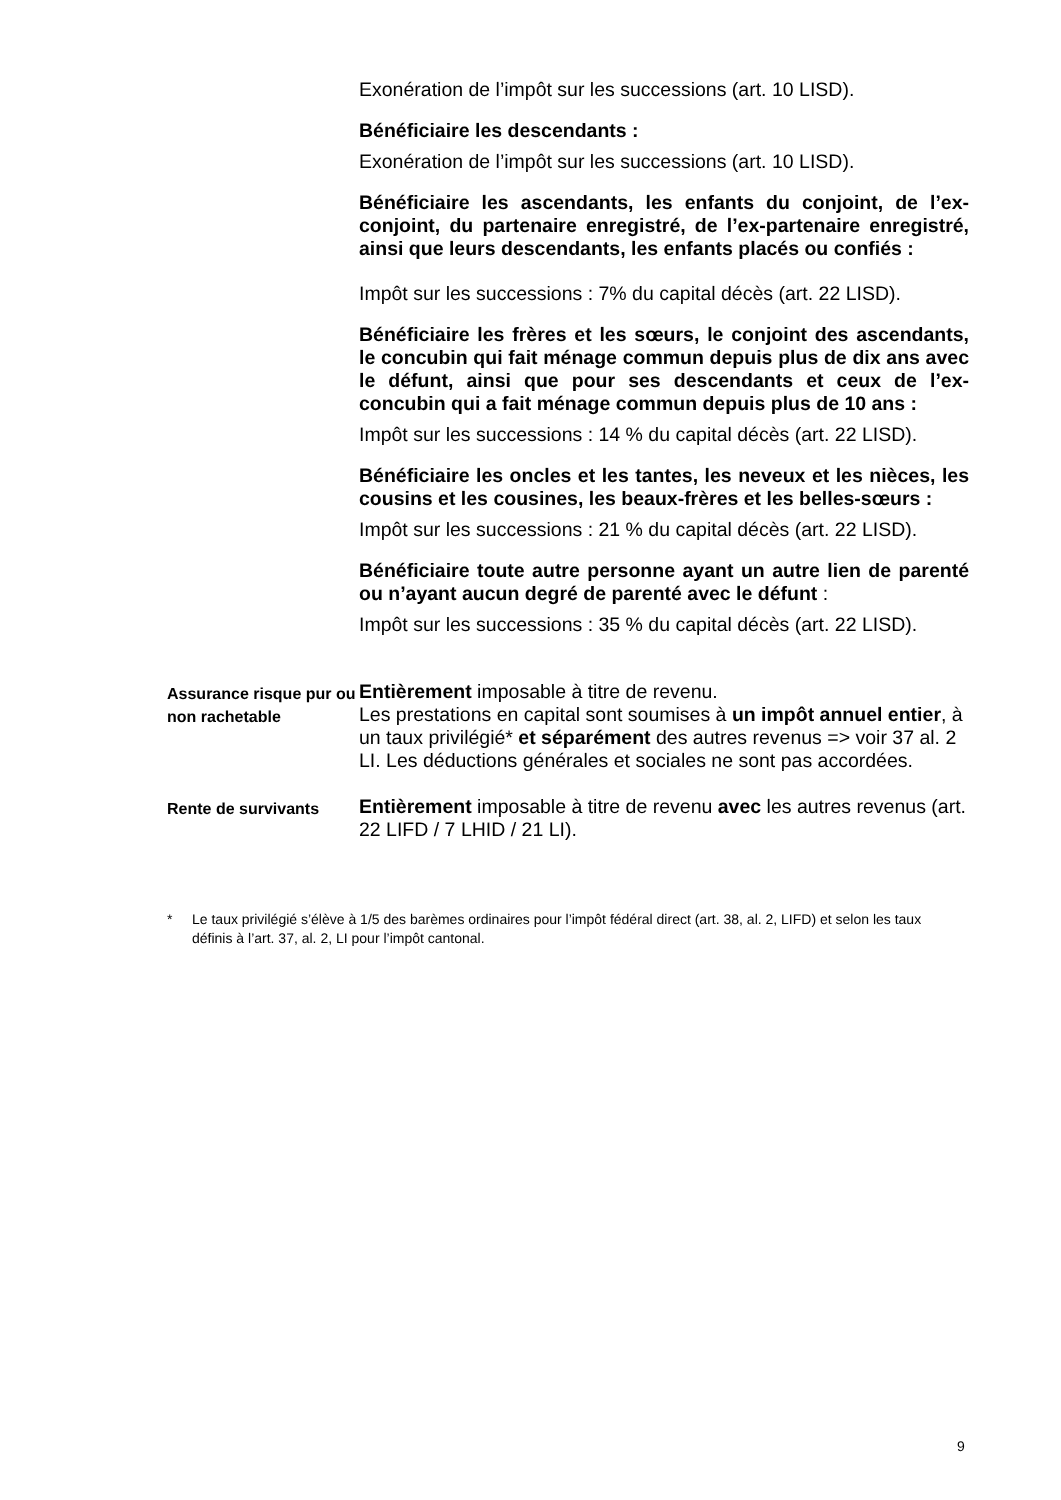Exonération de l’impôt sur les successions (art. 10 LISD).
Bénéficiaire les descendants :
Exonération de l’impôt sur les successions (art. 10 LISD).
Bénéficiaire les ascendants, les enfants du conjoint, de l’ex-conjoint, du partenaire enregistré, de l’ex-partenaire enregistré, ainsi que leurs descendants, les enfants placés ou confiés :
Impôt sur les successions : 7% du capital décès (art. 22 LISD).
Bénéficiaire les frères et les sœurs, le conjoint des ascendants, le concubin qui fait ménage commun depuis plus de dix ans avec le défunt, ainsi que pour ses descendants et ceux de l’ex-concubin qui a fait ménage commun depuis plus de 10 ans :
Impôt sur les successions : 14 % du capital décès (art. 22 LISD).
Bénéficiaire les oncles et les tantes, les neveux et les nièces, les cousins et les cousines, les beaux-frères et les belles-sœurs :
Impôt sur les successions : 21 % du capital décès (art. 22 LISD).
Bénéficiaire toute autre personne ayant un autre lien de parenté ou n’ayant aucun degré de parenté avec le défunt :
Impôt sur les successions : 35 % du capital décès (art. 22 LISD).
Assurance risque pur ou non rachetable
Entièrement imposable à titre de revenu.
Les prestations en capital sont soumises à un impôt annuel entier, à un taux privilégié* et séparément des autres revenus => voir 37 al. 2 LI. Les déductions générales et sociales ne sont pas accordées.
Rente de survivants
Entièrement imposable à titre de revenu avec les autres revenus (art. 22 LIFD / 7 LHID / 21 LI).
* Le taux privilégié s’élève à 1/5 des barèmes ordinaires pour l’impôt fédéral direct (art. 38, al. 2, LIFD) et selon les taux définis à l’art. 37, al. 2, LI pour l’impôt cantonal.
9